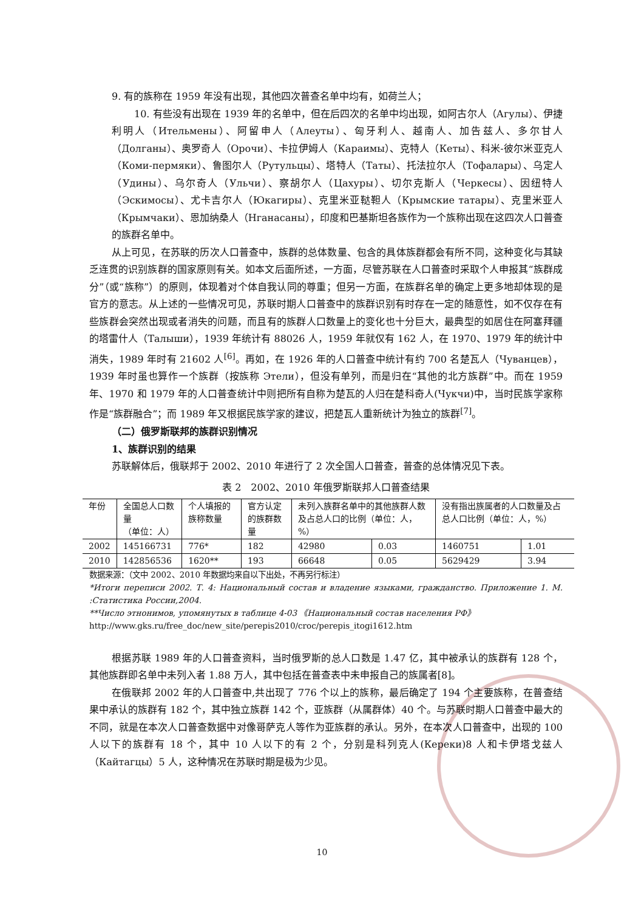9. 有的族称在 1959 年没有出现，其他四次普查名单中均有，如荷兰人；
10. 有些没有出现在 1939 年的名单中，但在后四次的名单中均出现，如阿古尔人（Агулы）、伊捷利明人（Ительмены）、阿留申人（Алеуты）、匈牙利人、越南人、加告兹人、多尔甘人（Долганы）、奥罗奇人（Орочи）、卡拉伊姆人（Караимы）、克特人（Кеты）、科米-彼尔米亚克人（Коми-пермяки）、鲁图尔人（Рутульцы）、塔特人（Таты）、托法拉尔人（Тофалары）、乌定人（Удины）、乌尔奇人（Ульчи）、察胡尔人（Цахуры）、切尔克斯人（Черкесы）、因纽特人（Эскимосы）、尤卡吉尔人（Юкагиры）、克里米亚鞑靼人（Крымские татары）、克里米亚人（Крымчаки）、恩加纳桑人（Нганасаны），印度和巴基斯坦各族作为一个族称出现在这四次人口普查的族群名单中。
从上可见，在苏联的历次人口普查中，族群的总体数量、包含的具体族群都会有所不同，这种变化与其缺乏连贯的识别族群的国家原则有关。如本文后面所述，一方面，尽管苏联在人口普查时采取个人申报其“族群成分”（或“族称”）的原则，体现着对个体自我认同的尊重；但另一方面，在族群名单的确定上更多地却体现的是官方的意志。从上述的一些情况可见，苏联时期人口普查中的族群识别有时存在一定的随意性，如不仅存在有些族群会突然出现或者消失的问题，而且有的族群人口数量上的变化也十分巨大，最典型的如居住在阿塞拜疆的塔雷什人（Талыши），1939 年统计有 88026 人，1959 年就仅有 162 人，在 1970、1979 年的统计中消失，1989 年时有 21602 人<sup>[6]</sup>。再如，在 1926 年的人口普查中统计有约 700 名楚瓦人（Чуванцев），1939 年时虽也算作一个族群（按族称 Этели），但没有单列，而是归在“其他的北方族群”中。而在 1959 年、1970 和 1979 年的人口普查统计中则把所有自称为楚瓦的人归在楚科奇人(Чукчи)中，当时民族学家称作是“族群融合”；而 1989 年又根据民族学家的建议，把楚瓦人重新统计为独立的族群<sup>[7]</sup>。
（二）俄罗斯联邦的族群识别情况
1、族群识别的结果
苏联解体后，俄联邦于 2002、2010 年进行了 2 次全国人口普查，普查的总体情况见下表。
表 2　2002、2010 年俄罗斯联邦人口普查结果
| 年份 | 全国总人口数量 （单位：人） | 个人填报的族称数量 | 官方认定的族群数量 | 未列入族群名单中的其他族群人数及占总人口的比例（单位：人，%） | | 没有指出族属者的人口数量及占总人口比例（单位：人，%） | |
| --- | --- | --- | --- | --- | --- | --- | --- |
| 2002 | 145166731 | 776* | 182 | 42980 | 0.03 | 1460751 | 1.01 |
| 2010 | 142856536 | 1620** | 193 | 66648 | 0.05 | 5629429 | 3.94 |
数据来源：（文中 2002、2010 年数据均来自以下出处，不再另行标注）
*Итоги переписи 2002. Т. 4: Национальный состав и владение языками, гражданство. Приложение 1. М. :Статистика России,2004.
**Число этнонимов, упомянутых в таблице 4-03 《Национальный состав населения РФ》
http://www.gks.ru/free_doc/new_site/perepis2010/croc/perepis_itogi1612.htm
根据苏联 1989 年的人口普查资料，当时俄罗斯的总人口数是 1.47 亿，其中被承认的族群有 128 个，其他族群即名单中未列入者 1.88 万人，其中包括在普查表中未申报自己的族属者[8]。
在俄联邦 2002 年的人口普查中,共出现了 776 个以上的族称，最后确定了 194 个主要族称，在普查结果中承认的族群有 182 个，其中独立族群 142 个，亚族群（从属群体）40 个。与苏联时期人口普查中最大的不同，就是在本次人口普查数据中对像哥萨克人等作为亚族群的承认。另外，在本次人口普查中，出现的 100 人以下的族群有 18 个，其中 10 人以下的有 2 个，分别是科列克人(Кереки)8 人和卡伊塔戈兹人（Кайтагцы）5 人，这种情况在苏联时期是极为少见。
10